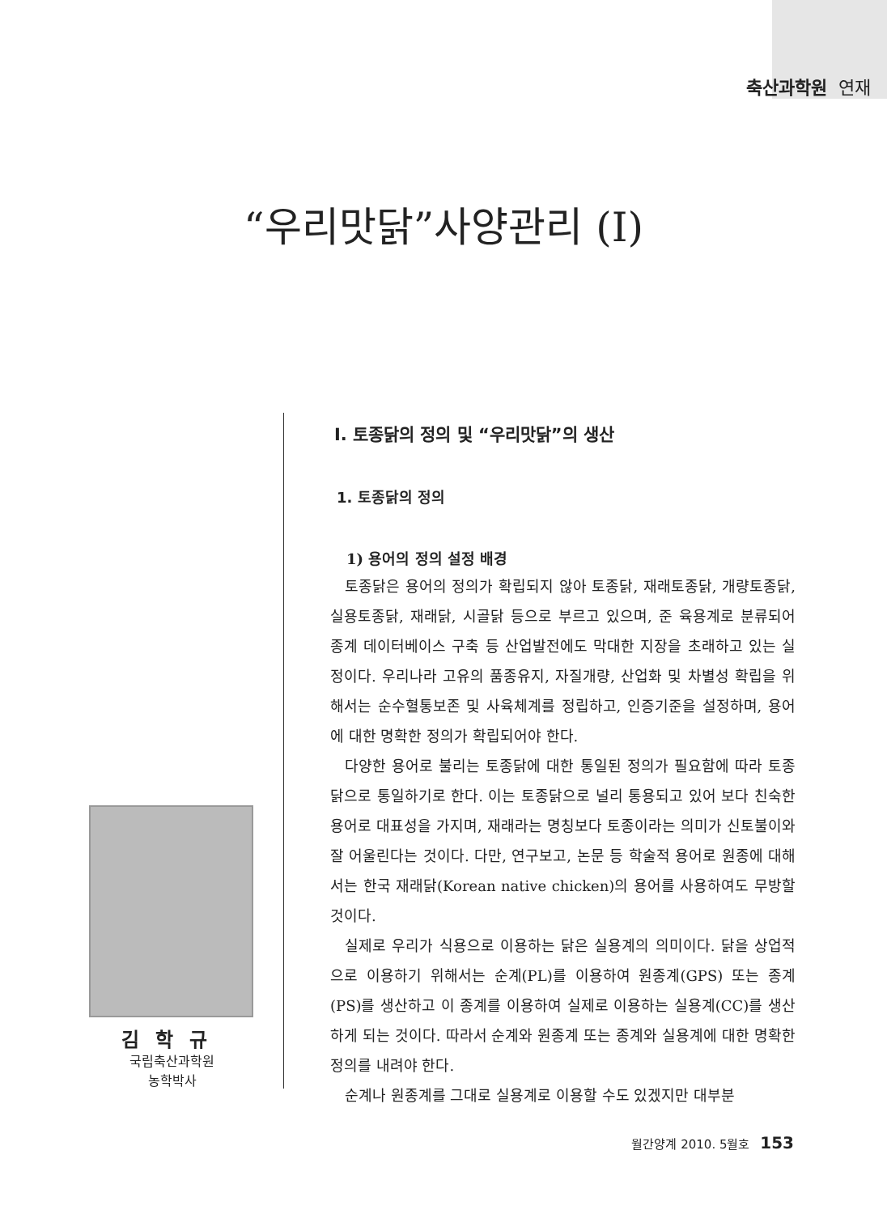축산과학원 연재
“우리맛닭”사양관리 (I)
Ⅰ. 토종닭의 정의 및 “우리맛닭”의 생산
1. 토종닭의 정의
1) 용어의 정의 설정 배경
토종닭은 용어의 정의가 확립되지 않아 토종닭, 재래토종닭, 개량토종닭, 실용토종닭, 재래닭, 시골닭 등으로 부르고 있으며, 준 육용계로 분류되어 종계 데이터베이스 구축 등 산업발전에도 막대한 지장을 초래하고 있는 실정이다. 우리나라 고유의 품종유지, 자질개량, 산업화 및 차별성 확립을 위해서는 순수혈통보존 및 사육체계를 정립하고, 인증기준을 설정하며, 용어에 대한 명확한 정의가 확립되어야 한다.
다양한 용어로 불리는 토종닭에 대한 통일된 정의가 필요함에 따라 토종닭으로 통일하기로 한다. 이는 토종닭으로 널리 통용되고 있어 보다 친숙한 용어로 대표성을 가지며, 재래라는 명칭보다 토종이라는 의미가 신토불이와 잘 어울린다는 것이다. 다만, 연구보고, 논문 등 학술적 용어로 원종에 대해서는 한국 재래닭(Korean native chicken)의 용어를 사용하여도 무방할 것이다.
실제로 우리가 식용으로 이용하는 닭은 실용계의 의미이다. 닭을 상업적으로 이용하기 위해서는 순계(PL)를 이용하여 원종계(GPS) 또는 종계(PS)를 생산하고 이 종계를 이용하여 실제로 이용하는 실용계(CC)를 생산하게 되는 것이다. 따라서 순계와 원종계 또는 종계와 실용계에 대한 명확한 정의를 내려야 한다.
순계나 원종계를 그대로 실용계로 이용할 수도 있겠지만 대부분
김학규
국립축산과학원
농학박사
월간양계 2010. 5월호 153